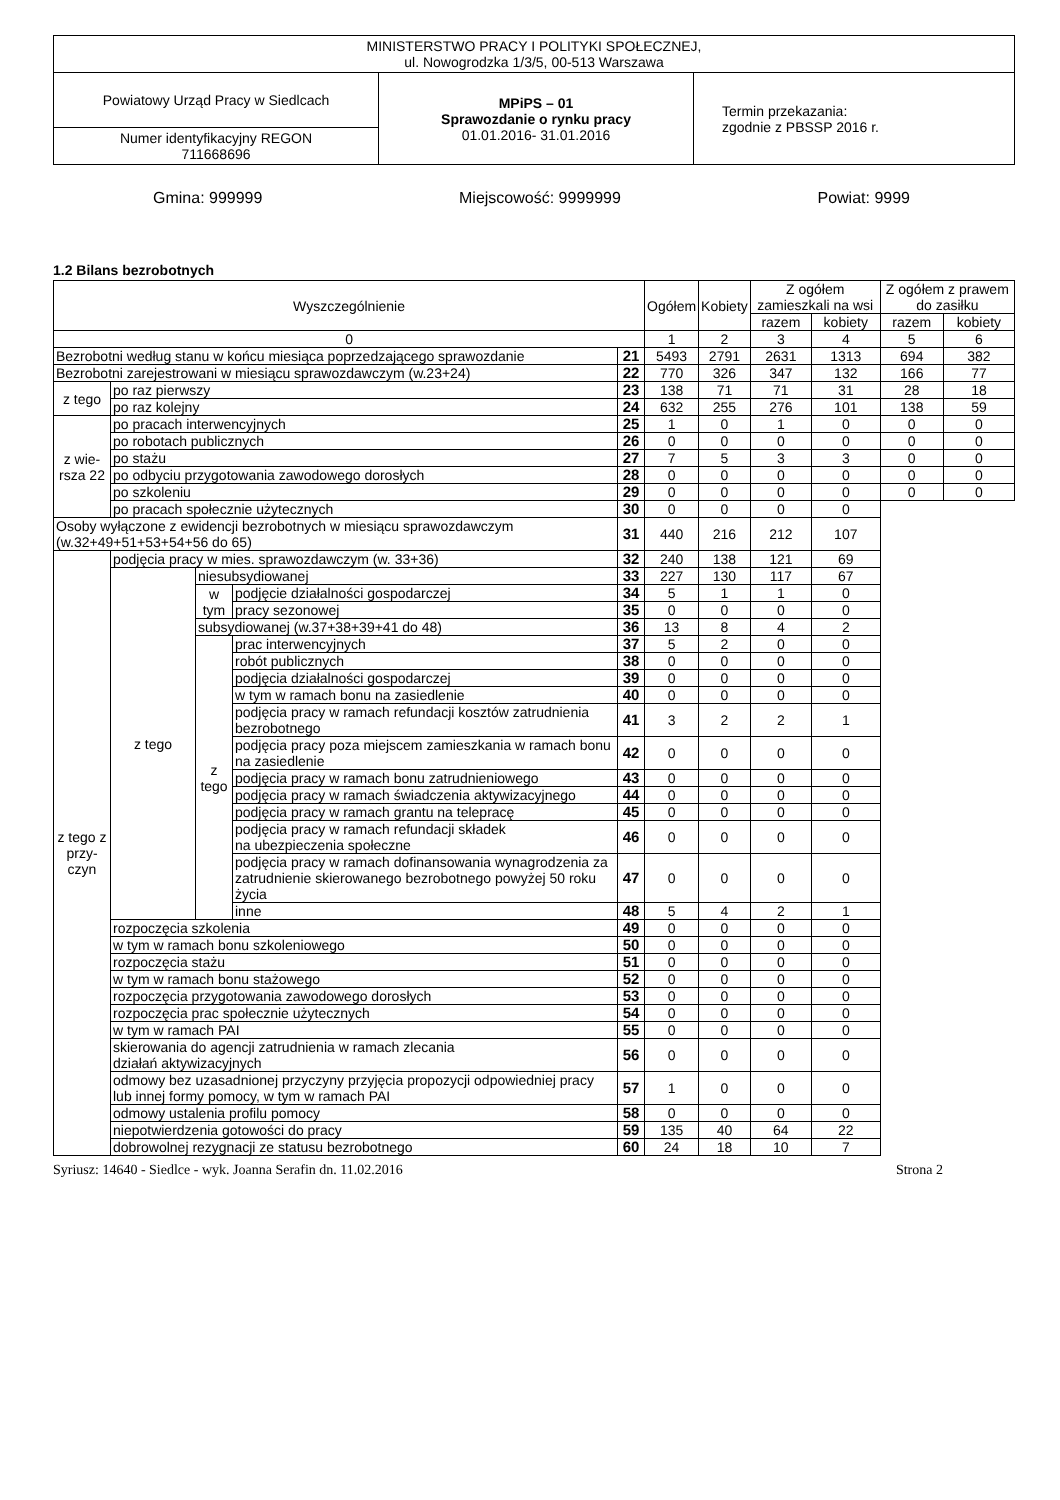| MINISTERSTWO PRACY I POLITYKI SPOŁECZNEJ, ul. Nowogrodzka 1/3/5, 00-513 Warszawa | | |
| Powiatowy Urząd Pracy w Siedlcach | MPiPS – 01 Sprawozdanie o rynku pracy 01.01.2016- 31.01.2016 | Termin przekazania: zgodnie z PBSSP 2016 r. |
| Numer identyfikacyjny REGON 711668696 | | |
Gmina: 999999 Miejscowość: 9999999 Powiat: 9999
1.2 Bilans bezrobotnych
| Wyszczególnienie | | | | | Ogółem | Kobiety | Z ogółem zamieszkali na wsi | | Z ogółem z prawem do zasiłku | |
| --- | --- | --- | --- | --- | --- | --- | --- | --- | --- | --- |
| | | | | | | | razem | kobiety | razem | kobiety |
| 0 | | | | | 1 | 2 | 3 | 4 | 5 | 6 |
| Bezrobotni według stanu w końcu miesiąca poprzedzającego sprawozdanie | | | | 21 | 5493 | 2791 | 2631 | 1313 | 694 | 382 |
| Bezrobotni zarejestrowani w miesiącu sprawozdawczym (w.23+24) | | | | 22 | 770 | 326 | 347 | 132 | 166 | 77 |
| z tego | po raz pierwszy | | | 23 | 138 | 71 | 71 | 31 | 28 | 18 |
| | po raz kolejny | | | 24 | 632 | 255 | 276 | 101 | 138 | 59 |
| z wie-rsza 22 | po pracach interwencyjnych | | | 25 | 1 | 0 | 1 | 0 | 0 | 0 |
| | po robotach publicznych | | | 26 | 0 | 0 | 0 | 0 | 0 | 0 |
| | po stażu | | | 27 | 7 | 5 | 3 | 3 | 0 | 0 |
| | po odbyciu przygotowania zawodowego dorosłych | | | 28 | 0 | 0 | 0 | 0 | 0 | 0 |
| | po szkoleniu | | | 29 | 0 | 0 | 0 | 0 | 0 | 0 |
| | po pracach społecznie użytecznych | | | 30 | 0 | 0 | 0 | 0 | | |
| Osoby wyłączone z ewidencji bezrobotnych w miesiącu sprawozdawczym (w.32+49+51+53+54+56 do 65) | | | | 31 | 440 | 216 | 212 | 107 | | |
| z tego z przy-czyn | podjęcia pracy w mies. sprawozdawczym (w. 33+36) | | | 32 | 240 | 138 | 121 | 69 | | |
| | z tego | niesubsydiowanej | | 33 | 227 | 130 | 117 | 67 | | |
| | | w tym | podjęcie działalności gospodarczej | 34 | 5 | 1 | 1 | 0 | | |
| | | | pracy sezonowej | 35 | 0 | 0 | 0 | 0 | | |
| | | subsydiowanej (w.37+38+39+41 do 48) | | 36 | 13 | 8 | 4 | 2 | | |
| | | z tego | prac interwencyjnych | 37 | 5 | 2 | 0 | 0 | | |
| | | | robót publicznych | 38 | 0 | 0 | 0 | 0 | | |
| | | | podjęcia działalności gospodarczej | 39 | 0 | 0 | 0 | 0 | | |
| | | | w tym w ramach bonu na zasiedlenie | 40 | 0 | 0 | 0 | 0 | | |
| | | | podjęcia pracy w ramach refundacji kosztów zatrudnienia bezrobotnego | 41 | 3 | 2 | 2 | 1 | | |
| | | | podjęcia pracy poza miejscem zamieszkania w ramach bonu na zasiedlenie | 42 | 0 | 0 | 0 | 0 | | |
| | | | podjęcia pracy w ramach bonu zatrudnieniowego | 43 | 0 | 0 | 0 | 0 | | |
| | | | podjęcia pracy w ramach świadczenia aktywizacyjnego | 44 | 0 | 0 | 0 | 0 | | |
| | | | podjęcia pracy w ramach grantu na telepracę | 45 | 0 | 0 | 0 | 0 | | |
| | | | podjęcia pracy w ramach refundacji składek na ubezpieczenia społeczne | 46 | 0 | 0 | 0 | 0 | | |
| | | | podjęcia pracy w ramach dofinansowania wynagrodzenia za zatrudnienie skierowanego bezrobotnego powyżej 50 roku życia | 47 | 0 | 0 | 0 | 0 | | |
| | | | inne | 48 | 5 | 4 | 2 | 1 | | |
| | rozpoczęcia szkolenia | | | 49 | 0 | 0 | 0 | 0 | | |
| | w tym w ramach bonu szkoleniowego | | | 50 | 0 | 0 | 0 | 0 | | |
| | rozpoczęcia stażu | | | 51 | 0 | 0 | 0 | 0 | | |
| | w tym w ramach bonu stażowego | | | 52 | 0 | 0 | 0 | 0 | | |
| | rozpoczęcia przygotowania zawodowego dorosłych | | | 53 | 0 | 0 | 0 | 0 | | |
| | rozpoczęcia prac społecznie użytecznych | | | 54 | 0 | 0 | 0 | 0 | | |
| | w tym w ramach PAI | | | 55 | 0 | 0 | 0 | 0 | | |
| | skierowania do agencji zatrudnienia w ramach zlecania działań aktywizacyjnych | | | 56 | 0 | 0 | 0 | 0 | | |
| | odmowy bez uzasadnionej przyczyny przyjęcia propozycji odpowiedniej pracy lub innej formy pomocy, w tym w ramach PAI | | | 57 | 1 | 0 | 0 | 0 | | |
| | odmowy ustalenia profilu pomocy | | | 58 | 0 | 0 | 0 | 0 | | |
| | niepotwierdzenia gotowości do pracy | | | 59 | 135 | 40 | 64 | 22 | | |
| | dobrowolnej rezygnacji ze statusu bezrobotnego | | | 60 | 24 | 18 | 10 | 7 | | |
Syriusz: 14640 - Siedlce - wyk. Joanna Serafin dn. 11.02.2016 Strona 2